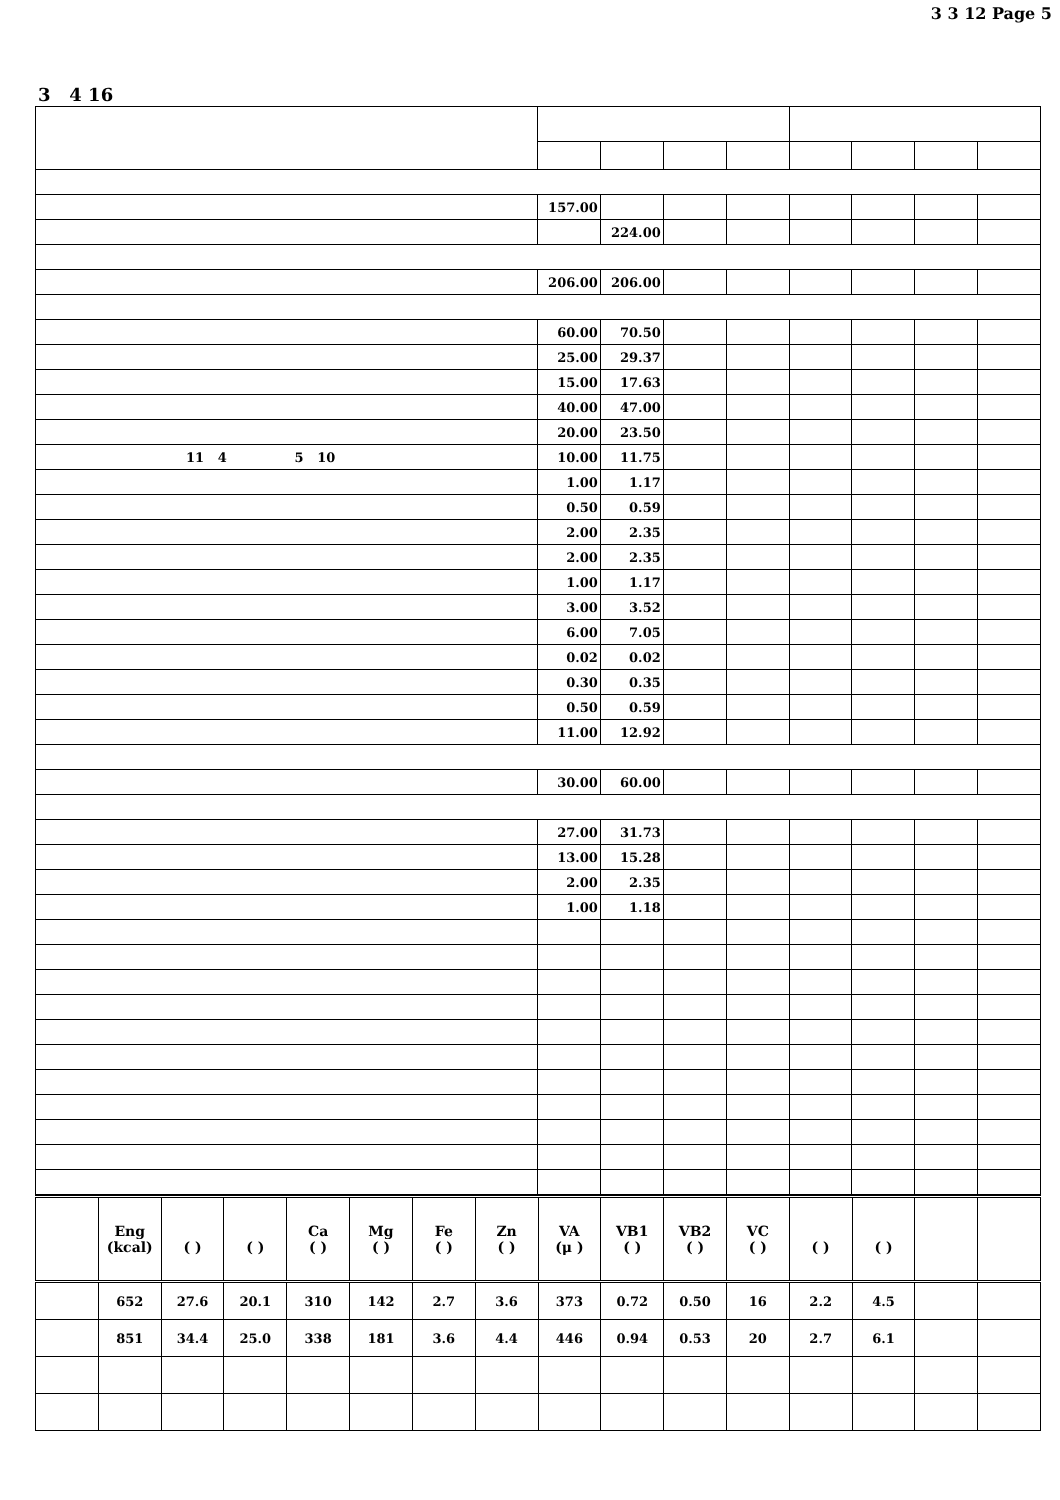3 3 12 Page 5
3 4 16
| | 157.00 | | | | | | | |
| | | 224.00 | | | | | | |
| | 206.00 | 206.00 | | | | | | |
| | 60.00 | 70.50 | | | | | | |
| | 25.00 | 29.37 | | | | | | |
| | 15.00 | 17.63 | | | | | | |
| | 40.00 | 47.00 | | | | | | |
| | 20.00 | 23.50 | | | | | | |
| 11 4 5 10 | 10.00 | 11.75 | | | | | | |
| | 1.00 | 1.17 | | | | | | |
| | 0.50 | 0.59 | | | | | | |
| | 2.00 | 2.35 | | | | | | |
| | 2.00 | 2.35 | | | | | | |
| | 1.00 | 1.17 | | | | | | |
| | 3.00 | 3.52 | | | | | | |
| | 6.00 | 7.05 | | | | | | |
| | 0.02 | 0.02 | | | | | | |
| | 0.30 | 0.35 | | | | | | |
| | 0.50 | 0.59 | | | | | | |
| | 11.00 | 12.92 | | | | | | |
| | 30.00 | 60.00 | | | | | | |
| | 27.00 | 31.73 | | | | | | |
| | 13.00 | 15.28 | | | | | | |
| | 2.00 | 2.35 | | | | | | |
| | 1.00 | 1.18 | | | | | | |
| | Eng (kcal) | ( ) | ( ) | Ca ( ) | Mg ( ) | Fe ( ) | Zn ( ) | VA (μ ) | VB1 ( ) | VB2 ( ) | VC ( ) | ( ) | ( ) | | |
| --- | --- | --- | --- | --- | --- | --- | --- | --- | --- | --- | --- | --- | --- | --- | --- |
| | 652 | 27.6 | 20.1 | 310 | 142 | 2.7 | 3.6 | 373 | 0.72 | 0.50 | 16 | 2.2 | 4.5 | | |
| | 851 | 34.4 | 25.0 | 338 | 181 | 3.6 | 4.4 | 446 | 0.94 | 0.53 | 20 | 2.7 | 6.1 | | |